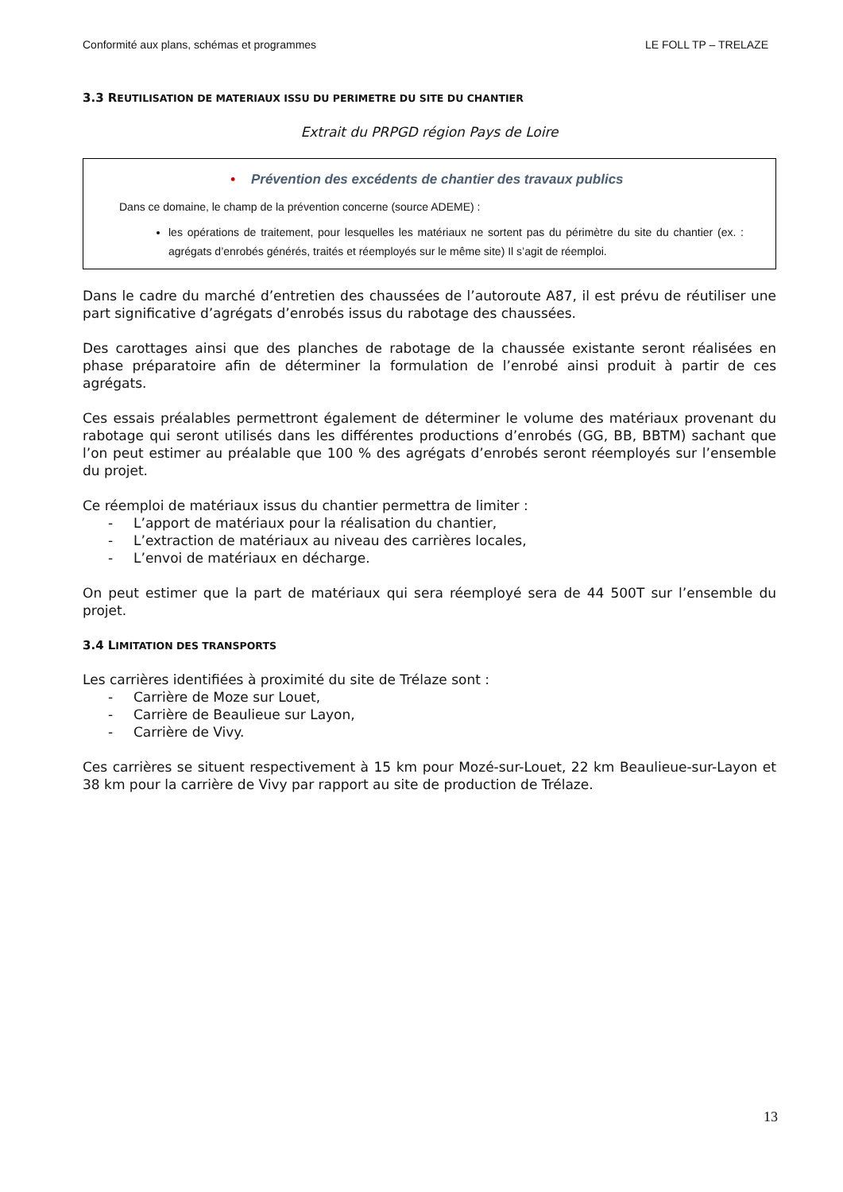Conformité aux plans, schémas et programmes LE FOLL TP – TRELAZE
3.3 REUTILISATION DE MATERIAUX ISSU DU PERIMETRE DU SITE DU CHANTIER
Extrait du PRPGD région Pays de Loire
• Prévention des excédents de chantier des travaux publics
Dans ce domaine, le champ de la prévention concerne (source ADEME) :
les opérations de traitement, pour lesquelles les matériaux ne sortent pas du périmètre du site du chantier (ex. : agrégats d’enrobés générés, traités et réemployés sur le même site) Il s’agit de réemploi.
Dans le cadre du marché d’entretien des chaussées de l’autoroute A87, il est prévu de réutiliser une part significative d’agrégats d’enrobés issus du rabotage des chaussées.
Des carottages ainsi que des planches de rabotage de la chaussée existante seront réalisées en phase préparatoire afin de déterminer la formulation de l’enrobé ainsi produit à partir de ces agrégats.
Ces essais préalables permettront également de déterminer le volume des matériaux provenant du rabotage qui seront utilisés dans les différentes productions d’enrobés (GG, BB, BBTM) sachant que l’on peut estimer au préalable que 100 % des agrégats d’enrobés seront réemployés sur l’ensemble du projet.
Ce réemploi de matériaux issus du chantier permettra de limiter :
- L’apport de matériaux pour la réalisation du chantier,
- L’extraction de matériaux au niveau des carrières locales,
- L’envoi de matériaux en décharge.
On peut estimer que la part de matériaux qui sera réemployé sera de 44 500T sur l’ensemble du projet.
3.4 LIMITATION DES TRANSPORTS
Les carrières identifiées à proximité du site de Trélaze sont :
- Carrière de Moze sur Louet,
- Carrière de Beaulieue sur Layon,
- Carrière de Vivy.
Ces carrières se situent respectivement à 15 km pour Mozé-sur-Louet, 22 km Beaulieue-sur-Layon et 38 km pour la carrière de Vivy par rapport au site de production de Trélaze.
13